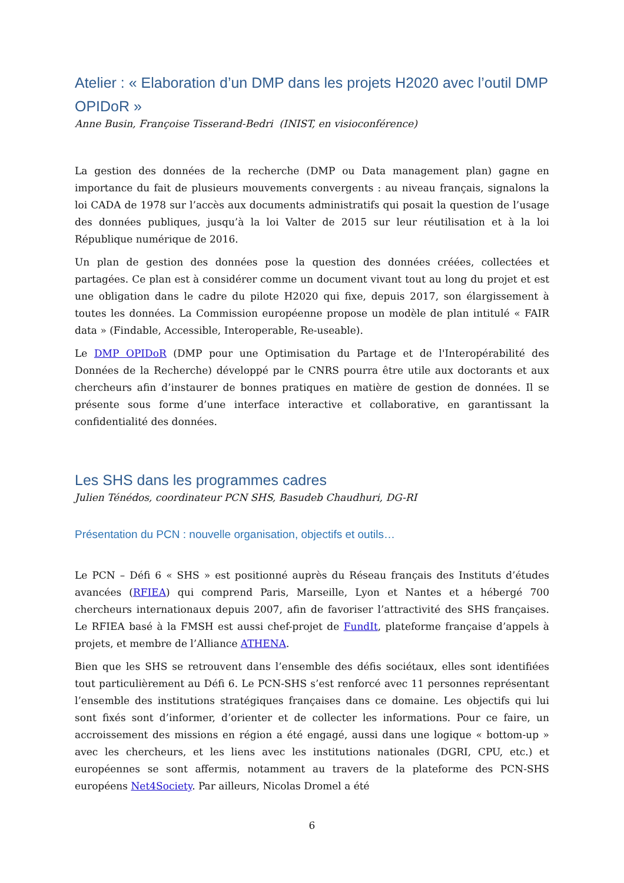Atelier : « Elaboration d’un DMP dans les projets H2020 avec l’outil DMP OPIDoR »
Anne Busin, Françoise Tisserand-Bedri (INIST, en visioconférence)
La gestion des données de la recherche (DMP ou Data management plan) gagne en importance du fait de plusieurs mouvements convergents : au niveau français, signalons la loi CADA de 1978 sur l’accès aux documents administratifs qui posait la question de l’usage des données publiques, jusqu’à la loi Valter de 2015 sur leur réutilisation et à la loi République numérique de 2016.
Un plan de gestion des données pose la question des données créées, collectées et partagées. Ce plan est à considérer comme un document vivant tout au long du projet et est une obligation dans le cadre du pilote H2020 qui fixe, depuis 2017, son élargissement à toutes les données. La Commission européenne propose un modèle de plan intitulé « FAIR data » (Findable, Accessible, Interoperable, Re-useable).
Le DMP OPIDoR (DMP pour une Optimisation du Partage et de l'Interopérabilité des Données de la Recherche) développé par le CNRS pourra être utile aux doctorants et aux chercheurs afin d’instaurer de bonnes pratiques en matière de gestion de données. Il se présente sous forme d’une interface interactive et collaborative, en garantissant la confidentialité des données.
Les SHS dans les programmes cadres
Julien Ténédos, coordinateur PCN SHS, Basudeb Chaudhuri, DG-RI
Présentation du PCN : nouvelle organisation, objectifs et outils…
Le PCN – Défi 6 « SHS » est positionné auprès du Réseau français des Instituts d’études avancées (RFIEA) qui comprend Paris, Marseille, Lyon et Nantes et a hébergé 700 chercheurs internationaux depuis 2007, afin de favoriser l’attractivité des SHS françaises. Le RFIEA basé à la FMSH est aussi chef-projet de FundIt, plateforme française d’appels à projets, et membre de l’Alliance ATHENA.
Bien que les SHS se retrouvent dans l’ensemble des défis sociétaux, elles sont identifiées tout particulièrement au Défi 6. Le PCN-SHS s’est renforcé avec 11 personnes représentant l’ensemble des institutions stratégiques françaises dans ce domaine. Les objectifs qui lui sont fixés sont d’informer, d’orienter et de collecter les informations. Pour ce faire, un accroissement des missions en région a été engagé, aussi dans une logique « bottom-up » avec les chercheurs, et les liens avec les institutions nationales (DGRI, CPU, etc.) et européennes se sont affermis, notamment au travers de la plateforme des PCN-SHS européens Net4Society. Par ailleurs, Nicolas Dromel a été
6